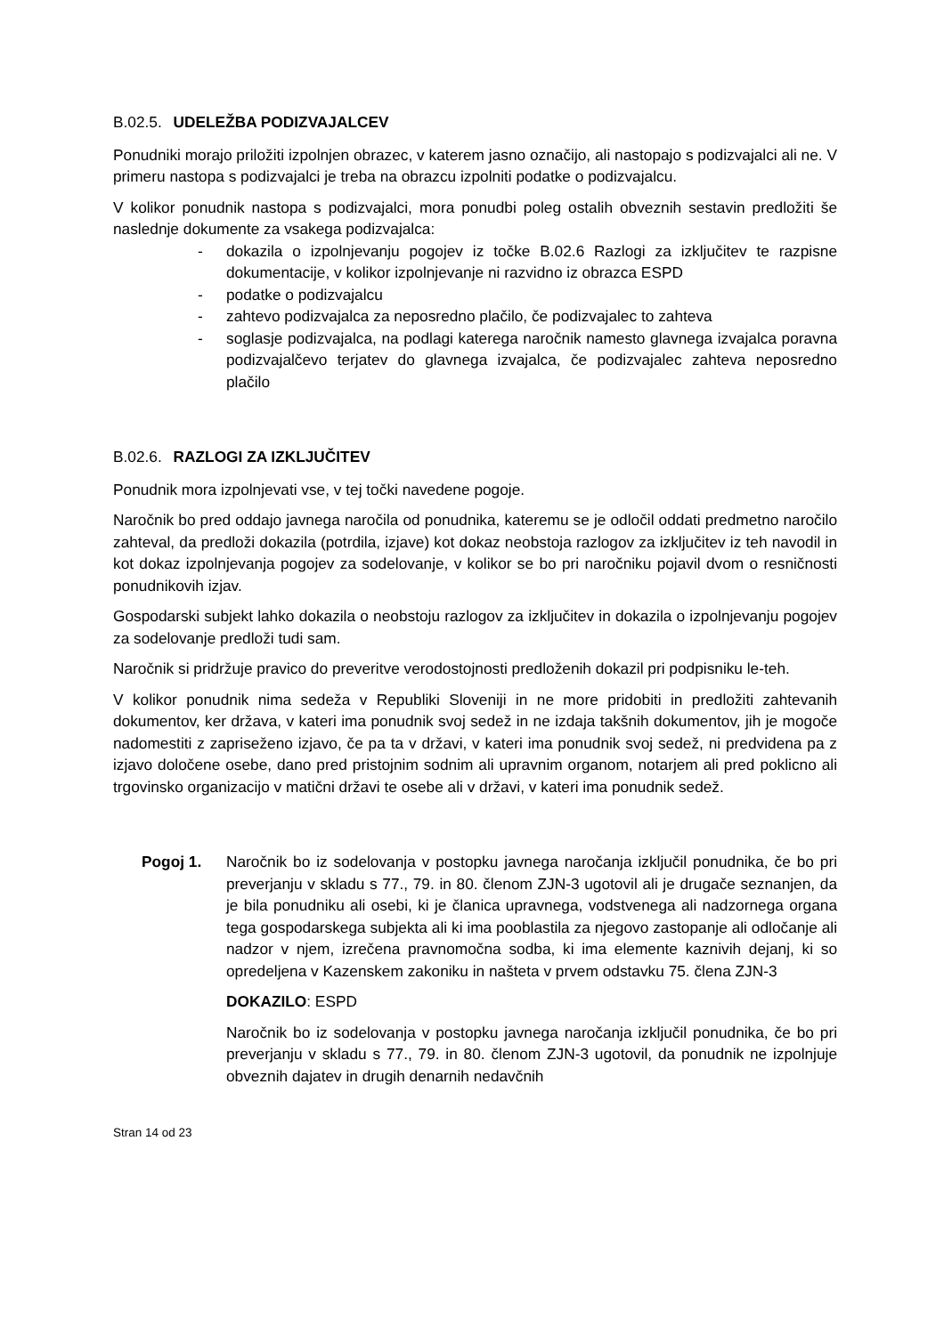B.02.5. UDELEŽBA PODIZVAJALCEV
Ponudniki morajo priložiti izpolnjen obrazec, v katerem jasno označijo, ali nastopajo s podizvajalci ali ne. V primeru nastopa s podizvajalci je treba na obrazcu izpolniti podatke o podizvajalcu.
V kolikor ponudnik nastopa s podizvajalci, mora ponudbi poleg ostalih obveznih sestavin predložiti še naslednje dokumente za vsakega podizvajalca:
- dokazila o izpolnjevanju pogojev iz točke B.02.6 Razlogi za izključitev te razpisne dokumentacije, v kolikor izpolnjevanje ni razvidno iz obrazca ESPD
- podatke o podizvajalcu
- zahtevo podizvajalca za neposredno plačilo, če podizvajalec to zahteva
- soglasje podizvajalca, na podlagi katerega naročnik namesto glavnega izvajalca poravna podizvajalčevo terjatev do glavnega izvajalca, če podizvajalec zahteva neposredno plačilo
B.02.6. RAZLOGI ZA IZKLJUČITEV
Ponudnik mora izpolnjevati vse, v tej točki navedene pogoje.
Naročnik bo pred oddajo javnega naročila od ponudnika, kateremu se je odločil oddati predmetno naročilo zahteval, da predloži dokazila (potrdila, izjave) kot dokaz neobstoja razlogov za izključitev iz teh navodil in kot dokaz izpolnjevanja pogojev za sodelovanje, v kolikor se bo pri naročniku pojavil dvom o resničnosti ponudnikovih izjav.
Gospodarski subjekt lahko dokazila o neobstoju razlogov za izključitev in dokazila o izpolnjevanju pogojev za sodelovanje predloži tudi sam.
Naročnik si pridržuje pravico do preveritve verodostojnosti predloženih dokazil pri podpisniku le-teh.
V kolikor ponudnik nima sedeža v Republiki Sloveniji in ne more pridobiti in predložiti zahtevanih dokumentov, ker država, v kateri ima ponudnik svoj sedež in ne izdaja takšnih dokumentov, jih je mogoče nadomestiti z zapriseženo izjavo, če pa ta v državi, v kateri ima ponudnik svoj sedež, ni predvidena pa z izjavo določene osebe, dano pred pristojnim sodnim ali upravnim organom, notarjem ali pred poklicno ali trgovinsko organizacijo v matični državi te osebe ali v državi, v kateri ima ponudnik sedež.
Pogoj 1. Naročnik bo iz sodelovanja v postopku javnega naročanja izključil ponudnika, če bo pri preverjanju v skladu s 77., 79. in 80. členom ZJN-3 ugotovil ali je drugače seznanjen, da je bila ponudniku ali osebi, ki je članica upravnega, vodstvenega ali nadzornega organa tega gospodarskega subjekta ali ki ima pooblastila za njegovo zastopanje ali odločanje ali nadzor v njem, izrečena pravnomočna sodba, ki ima elemente kaznivih dejanj, ki so opredeljena v Kazenskem zakoniku in našteta v prvem odstavku 75. člena ZJN-3
DOKAZILO: ESPD
Naročnik bo iz sodelovanja v postopku javnega naročanja izključil ponudnika, če bo pri preverjanju v skladu s 77., 79. in 80. členom ZJN-3 ugotovil, da ponudnik ne izpolnjuje obveznih dajatev in drugih denarnih nedavčnih
Stran 14 od 23